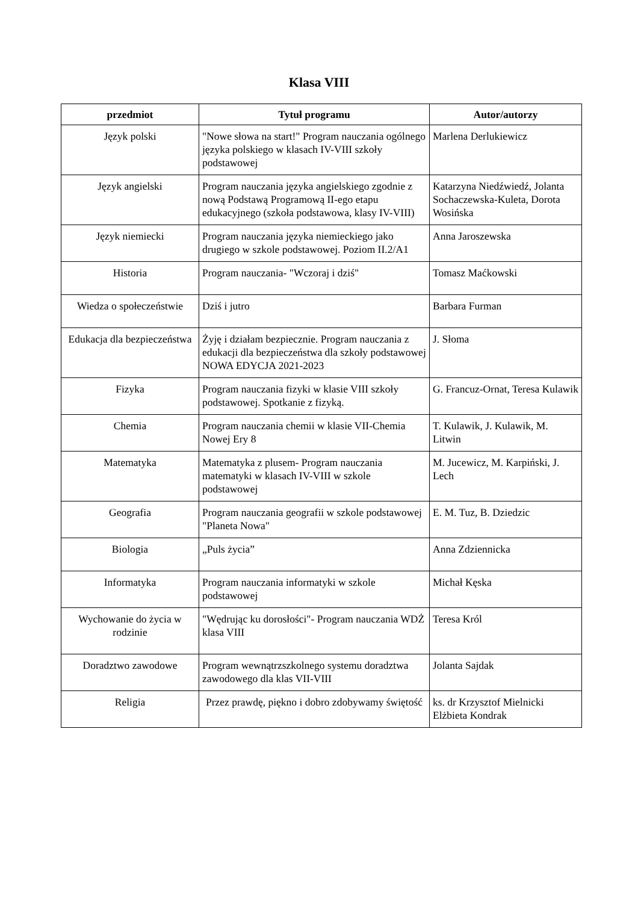Klasa VIII
| przedmiot | Tytuł programu | Autor/autorzy |
| --- | --- | --- |
| Język polski | "Nowe słowa na start!" Program nauczania ogólnego języka polskiego w klasach IV-VIII szkoły podstawowej | Marlena Derlukiewicz |
| Język angielski | Program nauczania języka angielskiego zgodnie z nową Podstawą Programową II-ego etapu edukacyjnego (szkoła podstawowa, klasy IV-VIII) | Katarzyna Niedźwiedź, Jolanta Sochaczewska-Kuleta, Dorota Wosińska |
| Język niemiecki | Program nauczania języka niemieckiego jako drugiego w szkole podstawowej. Poziom II.2/A1 | Anna Jaroszewska |
| Historia | Program nauczania- "Wczoraj i dziś" | Tomasz Maćkowski |
| Wiedza o społeczeństwie | Dziś i jutro | Barbara Furman |
| Edukacja dla bezpieczeństwa | Żyję i działam bezpiecznie. Program nauczania z edukacji dla bezpieczeństwa dla szkoły podstawowej NOWA EDYCJA 2021-2023 | J. Słoma |
| Fizyka | Program nauczania fizyki w klasie VIII szkoły podstawowej. Spotkanie z fizyką. | G. Francuz-Ornat, Teresa Kulawik |
| Chemia | Program nauczania chemii w klasie VII-Chemia Nowej Ery 8 | T. Kulawik, J. Kulawik, M. Litwin |
| Matematyka | Matematyka z plusem- Program nauczania matematyki w klasach IV-VIII w szkole podstawowej | M. Jucewicz, M. Karpiński, J. Lech |
| Geografia | Program nauczania geografii w szkole podstawowej "Planeta Nowa" | E. M. Tuz, B. Dziedzic |
| Biologia | „Puls życia” | Anna Zdziennicka |
| Informatyka | Program nauczania informatyki w szkole podstawowej | Michał Kęska |
| Wychowanie do życia w rodzinie | "Wędrując ku dorosłości"- Program nauczania WDŻ klasa VIII | Teresa Król |
| Doradztwo zawodowe | Program wewnątrzszkolnego systemu doradztwa zawodowego dla klas VII-VIII | Jolanta Sajdak |
| Religia | Przez prawdę, piękno i dobro zdobywamy świętość | ks. dr Krzysztof Mielnicki Elżbieta Kondrak |